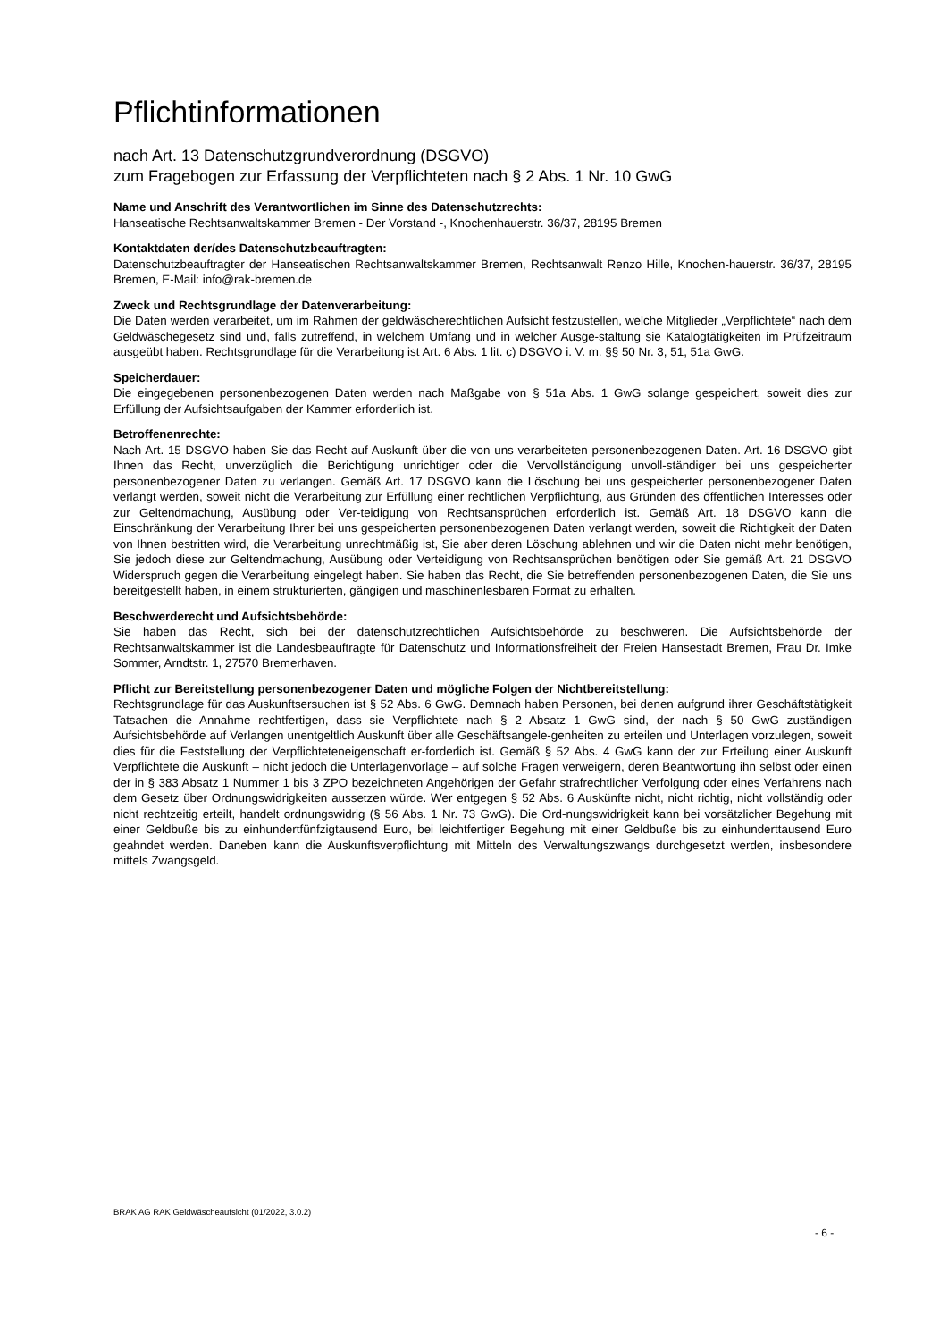Pflichtinformationen
nach Art. 13 Datenschutzgrundverordnung (DSGVO)
zum Fragebogen zur Erfassung der Verpflichteten nach § 2 Abs. 1 Nr. 10 GwG
Name und Anschrift des Verantwortlichen im Sinne des Datenschutzrechts:
Hanseatische Rechtsanwaltskammer Bremen - Der Vorstand -, Knochenhauerstr. 36/37, 28195 Bremen
Kontaktdaten der/des Datenschutzbeauftragten:
Datenschutzbeauftragter der Hanseatischen Rechtsanwaltskammer Bremen, Rechtsanwalt Renzo Hille, Knochen-hauerstr. 36/37, 28195 Bremen, E-Mail: info@rak-bremen.de
Zweck und Rechtsgrundlage der Datenverarbeitung:
Die Daten werden verarbeitet, um im Rahmen der geldwäscherechtlichen Aufsicht festzustellen, welche Mitglieder „Verpflichtete“ nach dem Geldwäschegesetz sind und, falls zutreffend, in welchem Umfang und in welcher Ausge-staltung sie Katalogtätigkeiten im Prüfzeitraum ausgeübt haben. Rechtsgrundlage für die Verarbeitung ist Art. 6 Abs. 1 lit. c) DSGVO i. V. m. §§ 50 Nr. 3, 51, 51a GwG.
Speicherdauer:
Die eingegebenen personenbezogenen Daten werden nach Maßgabe von § 51a Abs. 1 GwG solange gespeichert, soweit dies zur Erfüllung der Aufsichtsaufgaben der Kammer erforderlich ist.
Betroffenenrechte:
Nach Art. 15 DSGVO haben Sie das Recht auf Auskunft über die von uns verarbeiteten personenbezogenen Daten. Art. 16 DSGVO gibt Ihnen das Recht, unverzüglich die Berichtigung unrichtiger oder die Vervollständigung unvoll-ständiger bei uns gespeicherter personenbezogener Daten zu verlangen. Gemäß Art. 17 DSGVO kann die Löschung bei uns gespeicherter personenbezogener Daten verlangt werden, soweit nicht die Verarbeitung zur Erfüllung einer rechtlichen Verpflichtung, aus Gründen des öffentlichen Interesses oder zur Geltendmachung, Ausübung oder Ver-teidigung von Rechtsansprüchen erforderlich ist. Gemäß Art. 18 DSGVO kann die Einschränkung der Verarbeitung Ihrer bei uns gespeicherten personenbezogenen Daten verlangt werden, soweit die Richtigkeit der Daten von Ihnen bestritten wird, die Verarbeitung unrechtmäßig ist, Sie aber deren Löschung ablehnen und wir die Daten nicht mehr benötigen, Sie jedoch diese zur Geltendmachung, Ausübung oder Verteidigung von Rechtsansprüchen benötigen oder Sie gemäß Art. 21 DSGVO Widerspruch gegen die Verarbeitung eingelegt haben. Sie haben das Recht, die Sie betreffenden personenbezogenen Daten, die Sie uns bereitgestellt haben, in einem strukturierten, gängigen und maschinenlesbaren Format zu erhalten.
Beschwerderecht und Aufsichtsbehörde:
Sie haben das Recht, sich bei der datenschutzrechtlichen Aufsichtsbehörde zu beschweren. Die Aufsichtsbehörde der Rechtsanwaltskammer ist die Landesbeauftragte für Datenschutz und Informationsfreiheit der Freien Hansestadt Bremen, Frau Dr. Imke Sommer, Arndtstr. 1, 27570 Bremerhaven.
Pflicht zur Bereitstellung personenbezogener Daten und mögliche Folgen der Nichtbereitstellung:
Rechtsgrundlage für das Auskunftsersuchen ist § 52 Abs. 6 GwG. Demnach haben Personen, bei denen aufgrund ihrer Geschäftstätigkeit Tatsachen die Annahme rechtfertigen, dass sie Verpflichtete nach § 2 Absatz 1 GwG sind, der nach § 50 GwG zuständigen Aufsichtsbehörde auf Verlangen unentgeltlich Auskunft über alle Geschäftsangele-genheiten zu erteilen und Unterlagen vorzulegen, soweit dies für die Feststellung der Verpflichteteneigenschaft er-forderlich ist. Gemäß § 52 Abs. 4 GwG kann der zur Erteilung einer Auskunft Verpflichtete die Auskunft – nicht jedoch die Unterlagenvorlage – auf solche Fragen verweigern, deren Beantwortung ihn selbst oder einen der in § 383 Absatz 1 Nummer 1 bis 3 ZPO bezeichneten Angehörigen der Gefahr strafrechtlicher Verfolgung oder eines Verfahrens nach dem Gesetz über Ordnungswidrigkeiten aussetzen würde. Wer entgegen § 52 Abs. 6 Auskünfte nicht, nicht richtig, nicht vollständig oder nicht rechtzeitig erteilt, handelt ordnungswidrig (§ 56 Abs. 1 Nr. 73 GwG). Die Ord-nungswidrigkeit kann bei vorsätzlicher Begehung mit einer Geldbuße bis zu einhundertfünfzigtausend Euro, bei leichtfertiger Begehung mit einer Geldbuße bis zu einhunderttausend Euro geahndet werden. Daneben kann die Auskunftsverpflichtung mit Mitteln des Verwaltungszwangs durchgesetzt werden, insbesondere mittels Zwangsgeld.
BRAK AG RAK Geldwäscheaufsicht (01/2022, 3.0.2)
- 6 -